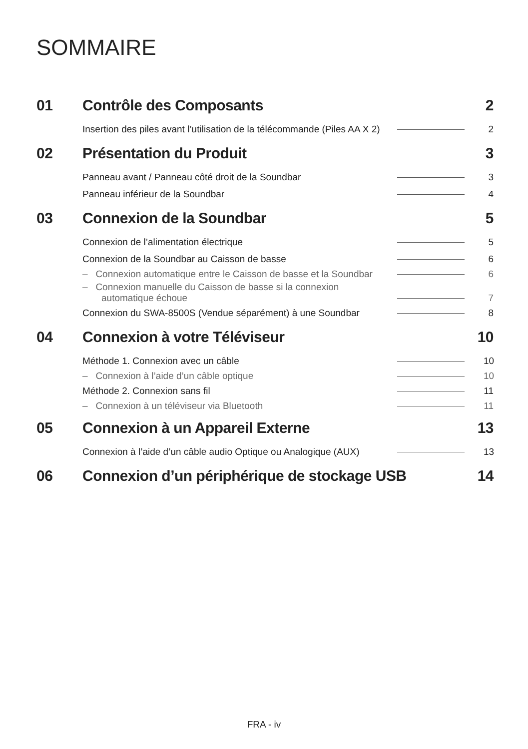SOMMAIRE
01 Contrôle des Composants 2
Insertion des piles avant l’utilisation de la télécommande (Piles AA X 2) 2
02 Présentation du Produit 3
Panneau avant / Panneau côté droit de la Soundbar 3
Panneau inférieur de la Soundbar 4
03 Connexion de la Soundbar 5
Connexion de l’alimentation électrique 5
Connexion de la Soundbar au Caisson de basse 6
– Connexion automatique entre le Caisson de basse et la Soundbar 6
– Connexion manuelle du Caisson de basse si la connexion
automatique échoue 7
Connexion du SWA-8500S (Vendue séparément) à une Soundbar 8
04 Connexion à votre Téléviseur 10
Méthode 1. Connexion avec un câble 10
– Connexion à l’aide d’un câble optique 10
Méthode 2. Connexion sans fil 11
– Connexion à un téléviseur via Bluetooth 11
05 Connexion à un Appareil Externe 13
Connexion à l’aide d’un câble audio Optique ou Analogique (AUX) 13
06 Connexion d’un périphérique de stockage USB 14
FRA - iv